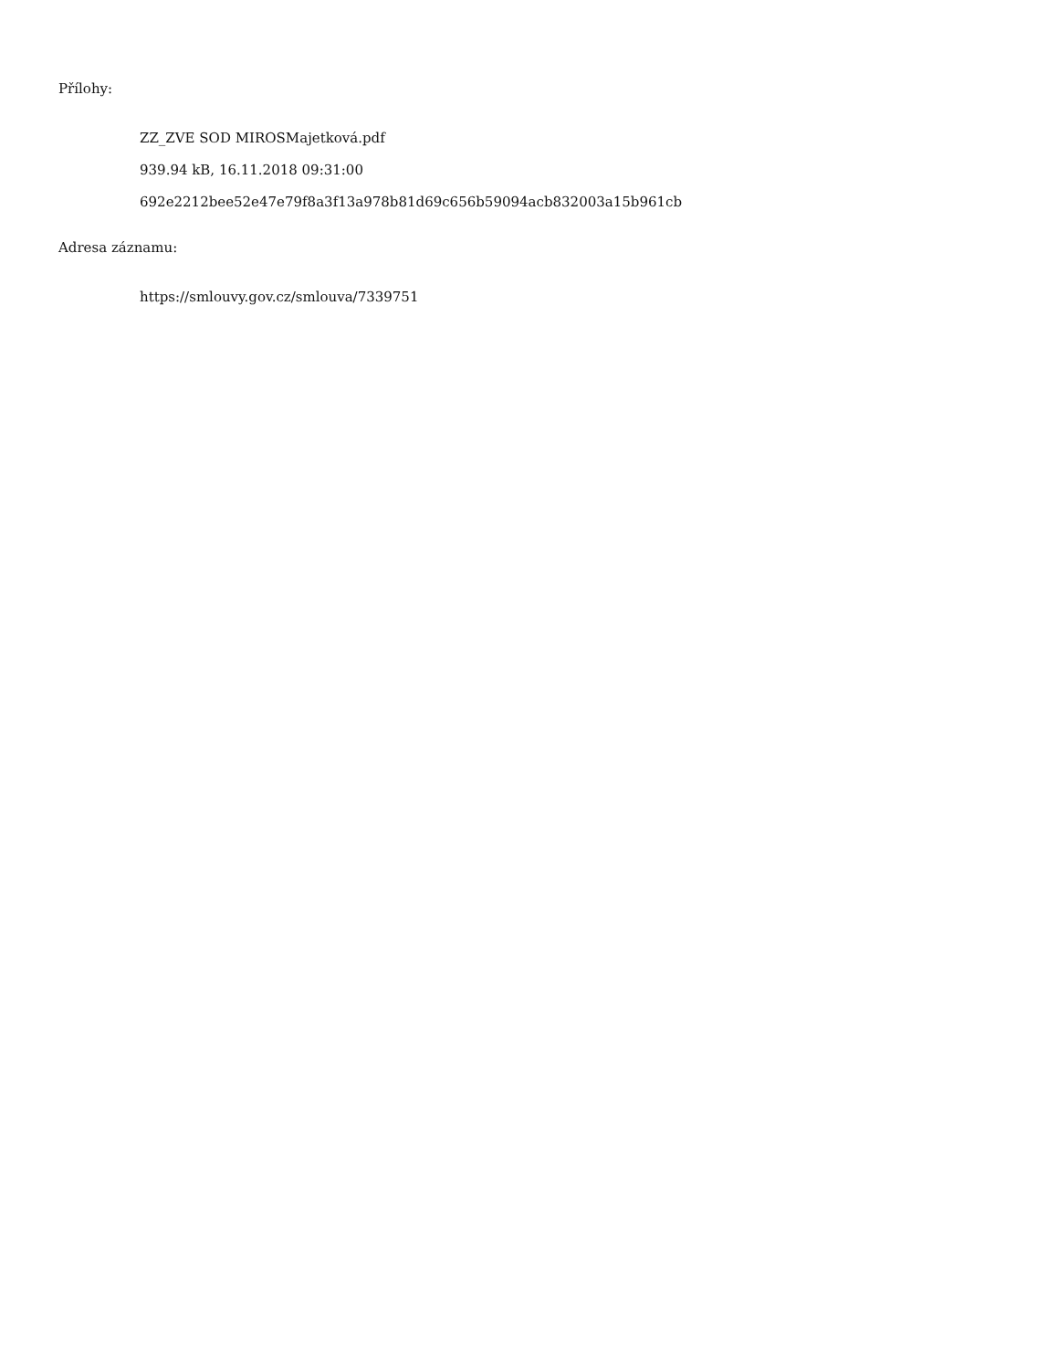Přílohy:
ZZ_ZVE SOD MIROSMajetková.pdf
939.94 kB, 16.11.2018 09:31:00
692e2212bee52e47e79f8a3f13a978b81d69c656b59094acb832003a15b961cb
Adresa záznamu:
https://smlouvy.gov.cz/smlouva/7339751